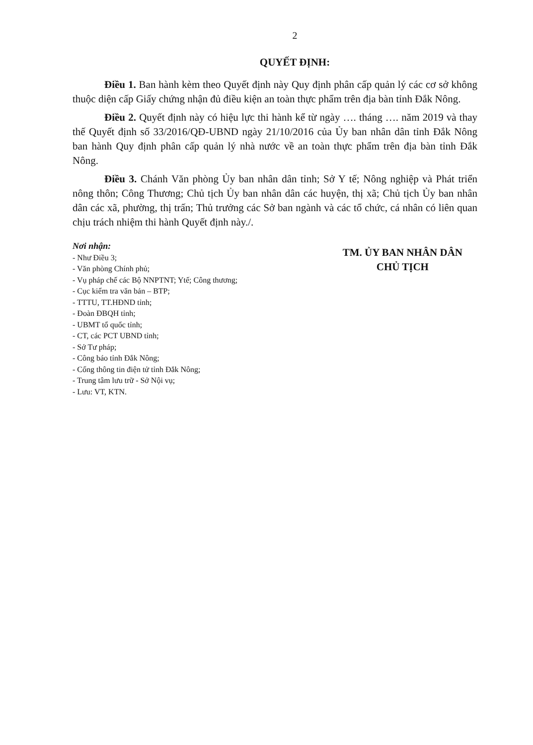2
QUYẾT ĐỊNH:
Điều 1. Ban hành kèm theo Quyết định này Quy định phân cấp quản lý các cơ sở không thuộc diện cấp Giấy chứng nhận đủ điều kiện an toàn thực phẩm trên địa bàn tỉnh Đắk Nông.
Điều 2. Quyết định này có hiệu lực thi hành kể từ ngày …. tháng …. năm 2019 và thay thế Quyết định số 33/2016/QĐ-UBND ngày 21/10/2016 của Ủy ban nhân dân tỉnh Đắk Nông ban hành Quy định phân cấp quản lý nhà nước về an toàn thực phẩm trên địa bàn tỉnh Đắk Nông.
Điều 3. Chánh Văn phòng Ủy ban nhân dân tỉnh; Sở Y tế; Nông nghiệp và Phát triển nông thôn; Công Thương; Chủ tịch Ủy ban nhân dân các huyện, thị xã; Chủ tịch Ủy ban nhân dân các xã, phường, thị trấn; Thủ trưởng các Sở ban ngành và các tổ chức, cá nhân có liên quan chịu trách nhiệm thi hành Quyết định này./.
Nơi nhận:
- Như Điều 3;
- Văn phòng Chính phủ;
- Vụ pháp chế các Bộ NNPTNT; Ytế; Công thương;
- Cục kiểm tra văn bản – BTP;
- TTTU, TT.HĐND tỉnh;
- Đoàn ĐBQH tỉnh;
- UBMT tổ quốc tỉnh;
- CT, các PCT UBND tỉnh;
- Sở Tư pháp;
- Công báo tỉnh Đắk Nông;
- Cổng thông tin điện tử tỉnh Đắk Nông;
- Trung tâm lưu trữ - Sở Nội vụ;
- Lưu: VT, KTN.
TM. ỦY BAN NHÂN DÂN
CHỦ TỊCH